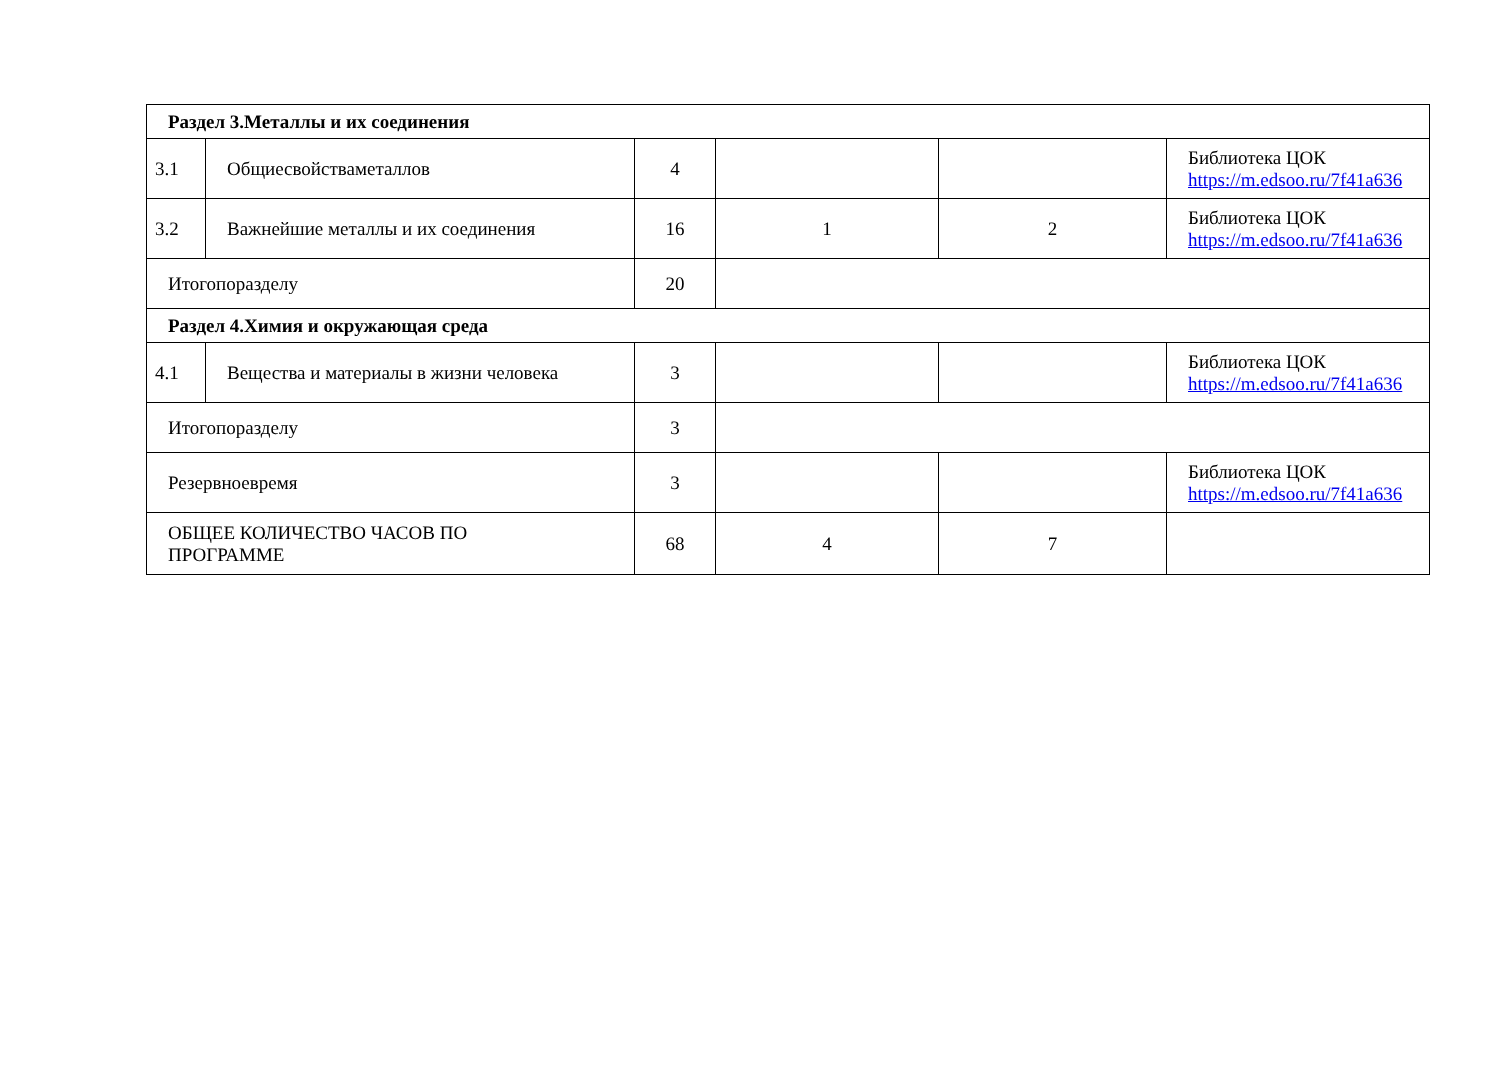| Раздел 3.Металлы и их соединения | | | | | |
| 3.1 | Общиесвойстваметаллов | 4 | | | Библиотека ЦОК https://m.edsoo.ru/7f41a636 |
| 3.2 | Важнейшие металлы и их соединения | 16 | 1 | 2 | Библиотека ЦОК https://m.edsoo.ru/7f41a636 |
| Итогопоразделу | | 20 | | | |
| Раздел 4.Химия и окружающая среда | | | | | |
| 4.1 | Вещества и материалы в жизни человека | 3 | | | Библиотека ЦОК https://m.edsoo.ru/7f41a636 |
| Итогопоразделу | | 3 | | | |
| Резервноевремя | | 3 | | | Библиотека ЦОК https://m.edsoo.ru/7f41a636 |
| ОБЩЕЕ КОЛИЧЕСТВО ЧАСОВ ПО ПРОГРАММЕ | | 68 | 4 | 7 | |